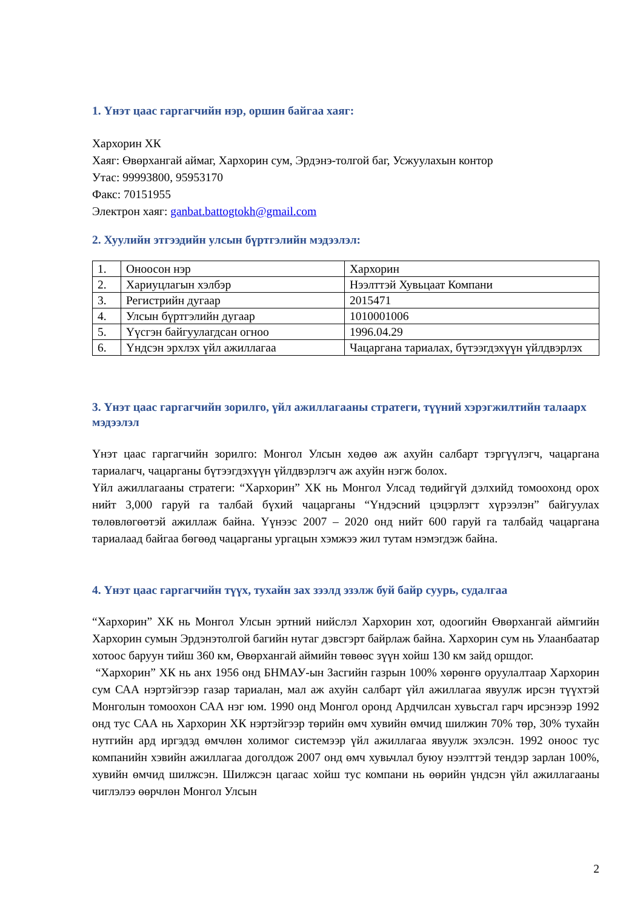1. Үнэт цаас гаргагчийн нэр, оршин байгаа хаяг:
Хархорин ХК
Хаяг: Өвөрхангай аймаг, Хархорин сум, Эрдэнэ-толгой баг, Усжуулахын контор
Утас: 99993800, 95953170
Факс: 70151955
Электрон хаяг: ganbat.battogtokh@gmail.com
2. Хуулийн этгээдийн улсын бүртгэлийн мэдээлэл:
| 1. | Оноосон нэр | Хархорин |
| 2. | Хариуцлагын хэлбэр | Нээлттэй Хувьцаат Компани |
| 3. | Регистрийн дугаар | 2015471 |
| 4. | Улсын бүртгэлийн дугаар | 1010001006 |
| 5. | Үүсгэн байгуулагдсан огноо | 1996.04.29 |
| 6. | Үндсэн эрхлэх үйл ажиллагаа | Чацаргана тариалах, бүтээгдэхүүн үйлдвэрлэх |
3. Үнэт цаас гаргагчийн зорилго, үйл ажиллагааны стратеги, түүний хэрэгжилтийн талаарх мэдээлэл
Үнэт цаас гаргагчийн зорилго: Монгол Улсын хөдөө аж ахуйн салбарт тэргүүлэгч, чацаргана тариалагч, чацарганы бүтээгдэхүүн үйлдвэрлэгч аж ахуйн нэгж болох.
Үйл ажиллагааны стратеги: “Хархорин” ХК нь Монгол Улсад төдийгүй дэлхийд томоохонд орох нийт 3,000 гаруй га талбай бүхий чацарганы “Үндэсний цэцэрлэгт хүрээлэн” байгуулах төлөвлөгөөтэй ажиллаж байна. Үүнээс 2007 – 2020 онд нийт 600 гаруй га талбайд чацаргана тариалаад байгаа бөгөөд чацарганы ургацын хэмжээ жил тутам нэмэгдэж байна.
4. Үнэт цаас гаргагчийн түүх, тухайн зах зээлд эзэлж буй байр суурь, судалгаа
“Хархорин” ХК нь Монгол Улсын эртний нийслэл Хархорин хот, одоогийн Өвөрхангай аймгийн Хархорин сумын Эрдэнэтолгой багийн нутаг дэвсгэрт байрлаж байна. Хархорин сум нь Улаанбаатар хотоос баруун тийш 360 км, Өвөрхангай аймийн төвөөс зүүн хойш 130 км зайд оршдог.
“Хархорин” ХК нь анх 1956 онд БНМАУ-ын Засгийн газрын 100% хөрөнгө оруулалтаар Хархорин сум САА нэртэйгээр газар тариалан, мал аж ахуйн салбарт үйл ажиллагаа явуулж ирсэн түүхтэй Монголын томоохон САА нэг юм. 1990 онд Монгол оронд Ардчилсан хувьсгал гарч ирсэнээр 1992 онд тус САА нь Хархорин ХК нэртэйгээр төрийн өмч хувийн өмчид шилжин 70% төр, 30% тухайн нутгийн ард иргэдэд өмчлөн холимог системээр үйл ажиллагаа явуулж эхэлсэн. 1992 оноос тус компанийн хэвийн ажиллагаа доголдож 2007 онд өмч хувьчлал буюу нээлттэй тендэр зарлан 100%, хувийн өмчид шилжсэн. Шилжсэн цагаас хойш тус компани нь өөрийн үндсэн үйл ажиллагааны чиглэлээ өөрчлөн Монгол Улсын
2